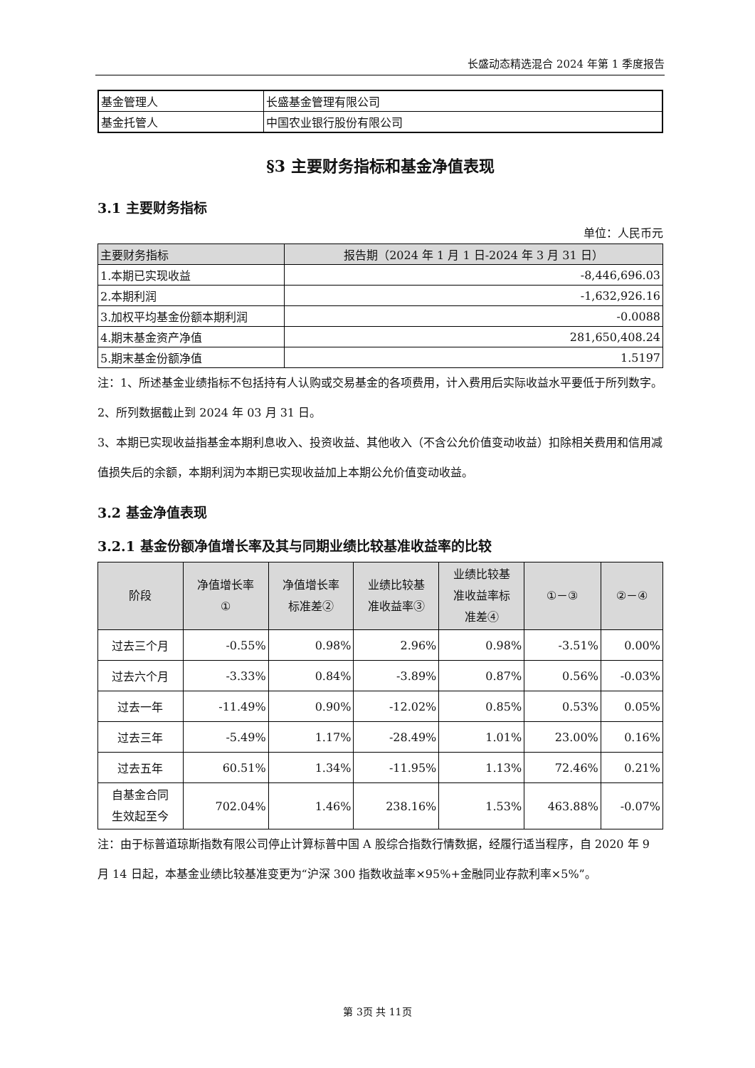长盛动态精选混合 2024 年第 1 季度报告
| 基金管理人 | 长盛基金管理有限公司 |
| 基金托管人 | 中国农业银行股份有限公司 |
§3 主要财务指标和基金净值表现
3.1 主要财务指标
单位：人民币元
| 主要财务指标 | 报告期（2024 年 1 月 1 日-2024 年 3 月 31 日） |
| --- | --- |
| 1.本期已实现收益 | -8,446,696.03 |
| 2.本期利润 | -1,632,926.16 |
| 3.加权平均基金份额本期利润 | -0.0088 |
| 4.期末基金资产净值 | 281,650,408.24 |
| 5.期末基金份额净值 | 1.5197 |
注：1、所述基金业绩指标不包括持有人认购或交易基金的各项费用，计入费用后实际收益水平要低于所列数字。
2、所列数据截止到 2024 年 03 月 31 日。
3、本期已实现收益指基金本期利息收入、投资收益、其他收入（不含公允价值变动收益）扣除相关费用和信用减值损失后的余额，本期利润为本期已实现收益加上本期公允价值变动收益。
3.2 基金净值表现
3.2.1 基金份额净值增长率及其与同期业绩比较基准收益率的比较
| 阶段 | 净值增长率 ① | 净值增长率 标准差② | 业绩比较基 准收益率③ | 业绩比较基 准收益率标 准差④ | ①－③ | ②－④ |
| --- | --- | --- | --- | --- | --- | --- |
| 过去三个月 | -0.55% | 0.98% | 2.96% | 0.98% | -3.51% | 0.00% |
| 过去六个月 | -3.33% | 0.84% | -3.89% | 0.87% | 0.56% | -0.03% |
| 过去一年 | -11.49% | 0.90% | -12.02% | 0.85% | 0.53% | 0.05% |
| 过去三年 | -5.49% | 1.17% | -28.49% | 1.01% | 23.00% | 0.16% |
| 过去五年 | 60.51% | 1.34% | -11.95% | 1.13% | 72.46% | 0.21% |
| 自基金合同 生效起至今 | 702.04% | 1.46% | 238.16% | 1.53% | 463.88% | -0.07% |
注：由于标普道琼斯指数有限公司停止计算标普中国 A 股综合指数行情数据，经履行适当程序，自 2020 年 9 月 14 日起，本基金业绩比较基准变更为“沪深 300 指数收益率×95%+金融同业存款利率×5%”。
第 3页 共 11页